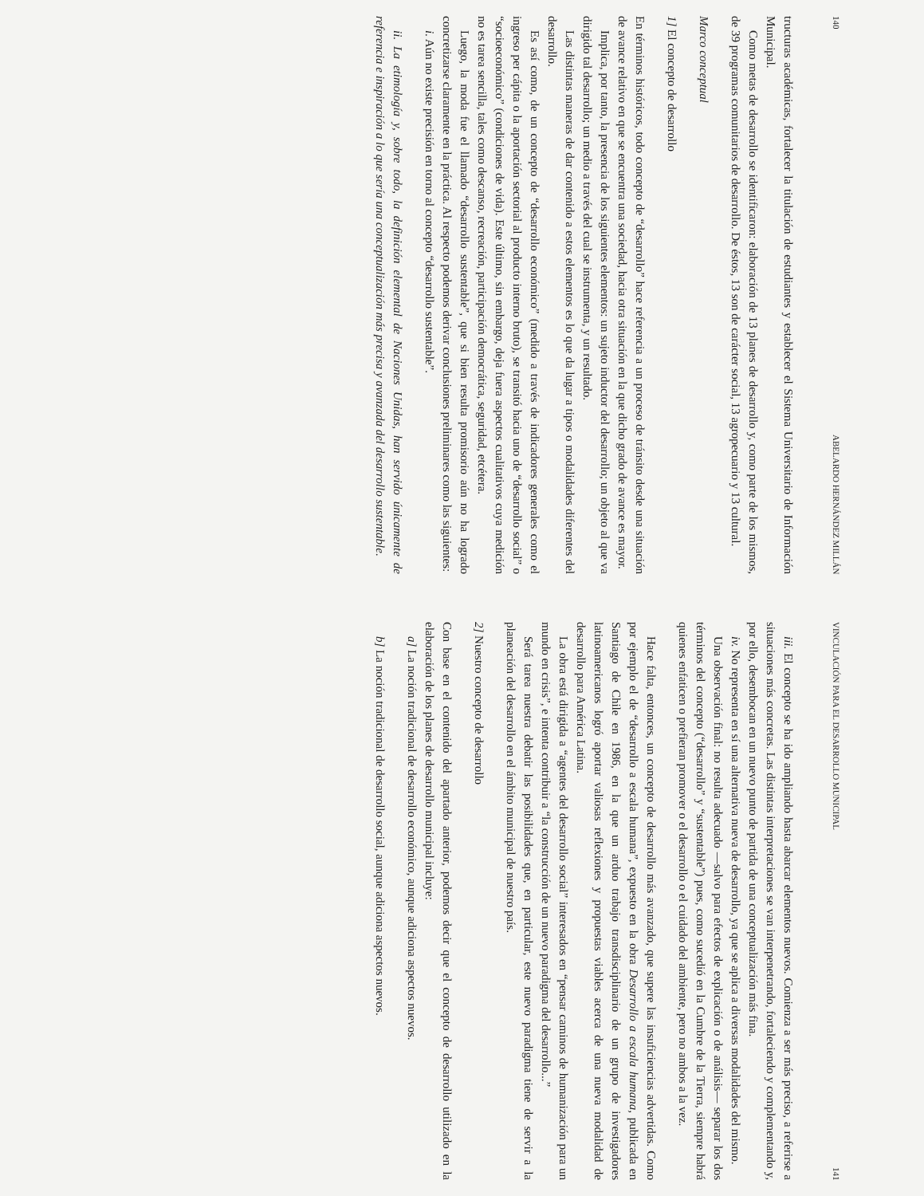140 ABELARDO HERNÁNDEZ MILLÁN
tructuras académicas, fortalecer la titulación de estudiantes y establecer el Sistema Universitario de Información Municipal.
Como metas de desarrollo se identificaron: elaboración de 13 planes de desarrollo y, como parte de los mismos, de 39 programas comunitarios de desarrollo. De éstos, 13 son de carácter social, 13 agropecuario y 13 cultural.
Marco conceptual
1] El concepto de desarrollo
En términos históricos, todo concepto de “desarrollo” hace referencia a un proceso de tránsito desde una situación de avance relativo en que se encuentra una sociedad, hacia otra situación en la que dicho grado de avance es mayor.
Implica, por tanto, la presencia de los siguientes elementos: un sujeto inductor del desarrollo; un objeto al que va dirigido tal desarrollo; un medio a través del cual se instrumenta, y un resultado.
Las distintas maneras de dar contenido a estos elementos es lo que da lugar a tipos o modalidades diferentes del desarrollo.
Es así como, de un concepto de “desarrollo económico” (medido a través de indicadores generales como el ingreso per cápita o la aportación sectorial al producto interno bruto), se transitó hacia uno de “desarrollo social” o “socioeconómico” (condiciones de vida). Este último, sin embargo, deja fuera aspectos cualitativos cuya medición no es tarea sencilla, tales como descanso, recreación, participación democrática, seguridad, etcétera.
Luego, la moda fue el llamado “desarrollo sustentable”, que si bien resulta promisorio aún no ha logrado concretizarse claramente en la práctica. Al respecto podemos derivar conclusiones preliminares como las siguientes:
i. Aún no existe precisión en torno al concepto “desarrollo sustentable”.
ii. La etimología y, sobre todo, la definición elemental de Naciones Unidas, han servido únicamente de referencia e inspiración a lo que sería una conceptualización más precisa y avanzada del desarrollo sustentable.
VINCULACIÓN PARA EL DESARROLLO MUNICIPAL 141
iii. El concepto se ha ido ampliando hasta abarcar elementos nuevos. Comienza a ser más preciso, a referirse a situaciones más concretas. Las distintas interpretaciones se van interpenetrando, fortaleciendo y complementando y, por ello, desembocan en un nuevo punto de partida de una conceptualización más fina.
iv. No representa en sí una alternativa nueva de desarrollo, ya que se aplica a diversas modalidades del mismo.
Una observación final: no resulta adecuado —salvo para efectos de explicación o de análisis— separar los dos términos del concepto (“desarrollo” y “sustentable”) pues, como sucedió en la Cumbre de la Tierra, siempre habrá quienes enfaticen o prefieran promover o el desarrollo o el cuidado del ambiente, pero no ambos a la vez.
Hace falta, entonces, un concepto de desarrollo más avanzado, que supere las insuficiencias advertidas. Como por ejemplo el de “desarrollo a escala humana”, expuesto en la obra Desarrollo a escala humana, publicada en Santiago de Chile en 1986, en la que un arduo trabajo transdisciplinario de un grupo de investigadores latinoamericanos logró aportar valiosas reflexiones y propuestas viables acerca de una nueva modalidad de desarrollo para América Latina.
La obra está dirigida a “agentes del desarrollo social” interesados en “pensar caminos de humanización para un mundo en crisis”, e intenta contribuir a “la construcción de un nuevo paradigma del desarrollo...”
Será tarea nuestra debatir las posibilidades que, en particular, este nuevo paradigma tiene de servir a la planeación del desarrollo en el ámbito municipal de nuestro país.
2] Nuestro concepto de desarrollo
Con base en el contenido del apartado anterior, podemos decir que el concepto de desarrollo utilizado en la elaboración de los planes de desarrollo municipal incluye:
a] La noción tradicional de desarrollo económico, aunque adiciona aspectos nuevos.
b] La noción tradicional de desarrollo social, aunque adiciona aspectos nuevos.